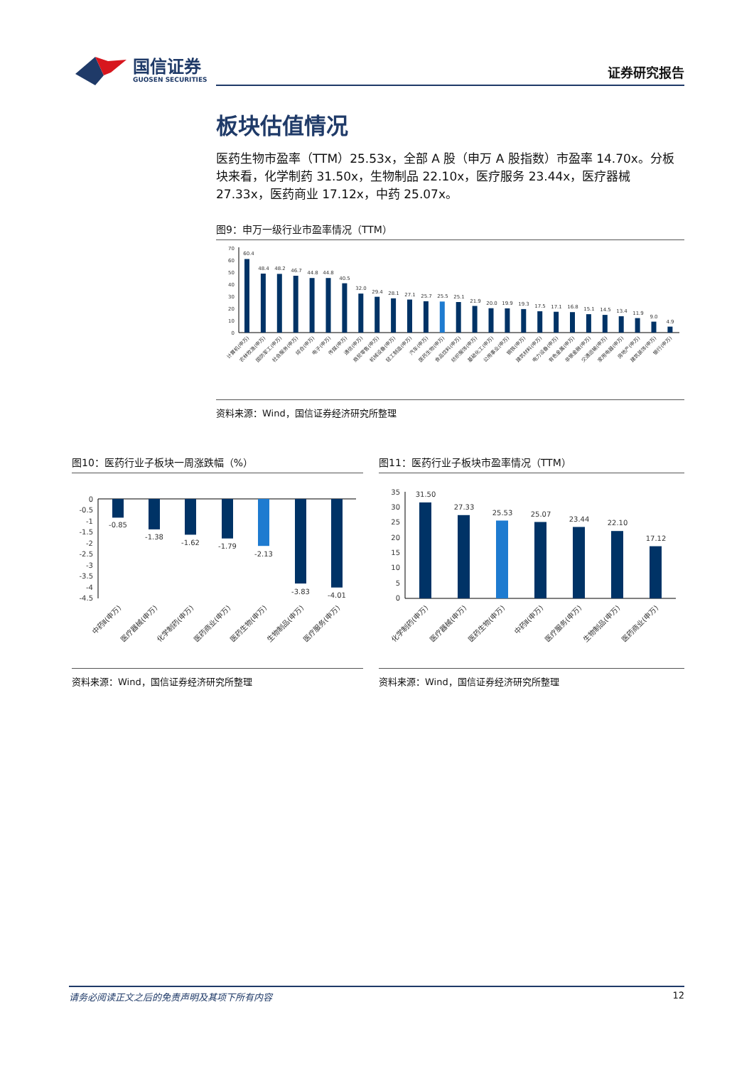国信证券
GUOSEN SECURITIES
证券研究报告
板块估值情况
医药生物市盈率（TTM）25.53x，全部 A 股（申万 A 股指数）市盈率 14.70x。分板块来看，化学制药 31.50x，生物制品 22.10x，医疗服务 23.44x，医疗器械 27.33x，医药商业 17.12x，中药 25.07x。
图9：申万一级行业市盈率情况（TTM）
70
60
50
40
30
20
10
0
60.4
48.4
48.2
46.7
44.8
44.8
40.5
32.0
29.4
28.1
27.1
25.7
25.5
25.1
21.9
20.0
19.9
19.3
17.5
17.1
16.8
15.1
14.5
13.4
11.9
9.0
4.9
计算机(申万)
农林牧渔(申万)
国防军工(申万)
社会服务(申万)
综合(申万)
电子(申万)
传媒(申万)
通信(申万)
商贸零售(申万)
机械设备(申万)
轻工制造(申万)
汽车(申万)
医药生物(申万)
食品饮料(申万)
纺织服饰(申万)
基础化工(申万)
公用事业(申万)
钢铁(申万)
建筑材料(申万)
电力设备(申万)
有色金属(申万)
非银金融(申万)
交通运输(申万)
家用电器(申万)
房地产(申万)
建筑装饰(申万)
银行(申万)
资料来源：Wind，国信证券经济研究所整理
图10：医药行业子板块一周涨跌幅（%）
0
-0.5
-1
-1.5
-2
-2.5
-3
-3.5
-4
-4.5
-0.85
-1.38
-1.62
-1.79
-2.13
-3.83
-4.01
中药Ⅱ(申万)
医疗器械(申万)
化学制药(申万)
医药商业(申万)
医药生物(申万)
生物制品(申万)
医疗服务(申万)
资料来源：Wind，国信证券经济研究所整理
图11：医药行业子板块市盈率情况（TTM）
35
30
25
20
15
10
5
0
31.50
27.33
25.53
25.07
23.44
22.10
17.12
化学制药(申万)
医疗器械(申万)
医药生物(申万)
中药Ⅱ(申万)
医疗服务(申万)
生物制品(申万)
医药商业(申万)
资料来源：Wind，国信证券经济研究所整理
请务必阅读正文之后的免责声明及其项下所有内容 12